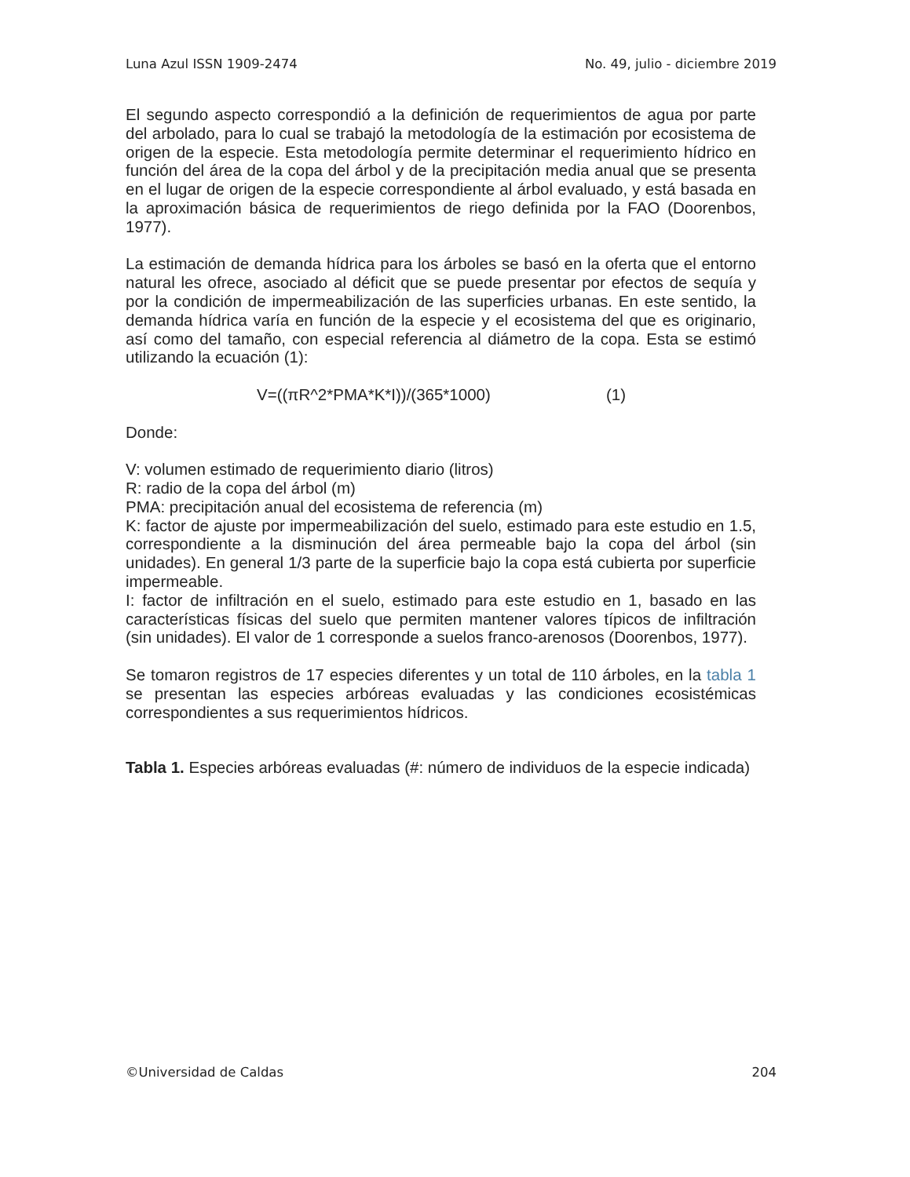Luna Azul ISSN 1909-2474 No. 49, julio - diciembre 2019
El segundo aspecto correspondió a la definición de requerimientos de agua por parte del arbolado, para lo cual se trabajó la metodología de la estimación por ecosistema de origen de la especie. Esta metodología permite determinar el requerimiento hídrico en función del área de la copa del árbol y de la precipitación media anual que se presenta en el lugar de origen de la especie correspondiente al árbol evaluado, y está basada en la aproximación básica de requerimientos de riego definida por la FAO (Doorenbos, 1977).
La estimación de demanda hídrica para los árboles se basó en la oferta que el entorno natural les ofrece, asociado al déficit que se puede presentar por efectos de sequía y por la condición de impermeabilización de las superficies urbanas. En este sentido, la demanda hídrica varía en función de la especie y el ecosistema del que es originario, así como del tamaño, con especial referencia al diámetro de la copa. Esta se estimó utilizando la ecuación (1):
V=((πR^2*PMA*K*I))/(365*1000) (1)
Donde:
V: volumen estimado de requerimiento diario (litros)
R: radio de la copa del árbol (m)
PMA: precipitación anual del ecosistema de referencia (m)
K: factor de ajuste por impermeabilización del suelo, estimado para este estudio en 1.5, correspondiente a la disminución del área permeable bajo la copa del árbol (sin unidades). En general 1/3 parte de la superficie bajo la copa está cubierta por superficie impermeable.
I: factor de infiltración en el suelo, estimado para este estudio en 1, basado en las características físicas del suelo que permiten mantener valores típicos de infiltración (sin unidades). El valor de 1 corresponde a suelos franco-arenosos (Doorenbos, 1977).
Se tomaron registros de 17 especies diferentes y un total de 110 árboles, en la tabla 1 se presentan las especies arbóreas evaluadas y las condiciones ecosistémicas correspondientes a sus requerimientos hídricos.
Tabla 1. Especies arbóreas evaluadas (#: número de individuos de la especie indicada)
©Universidad de Caldas 204